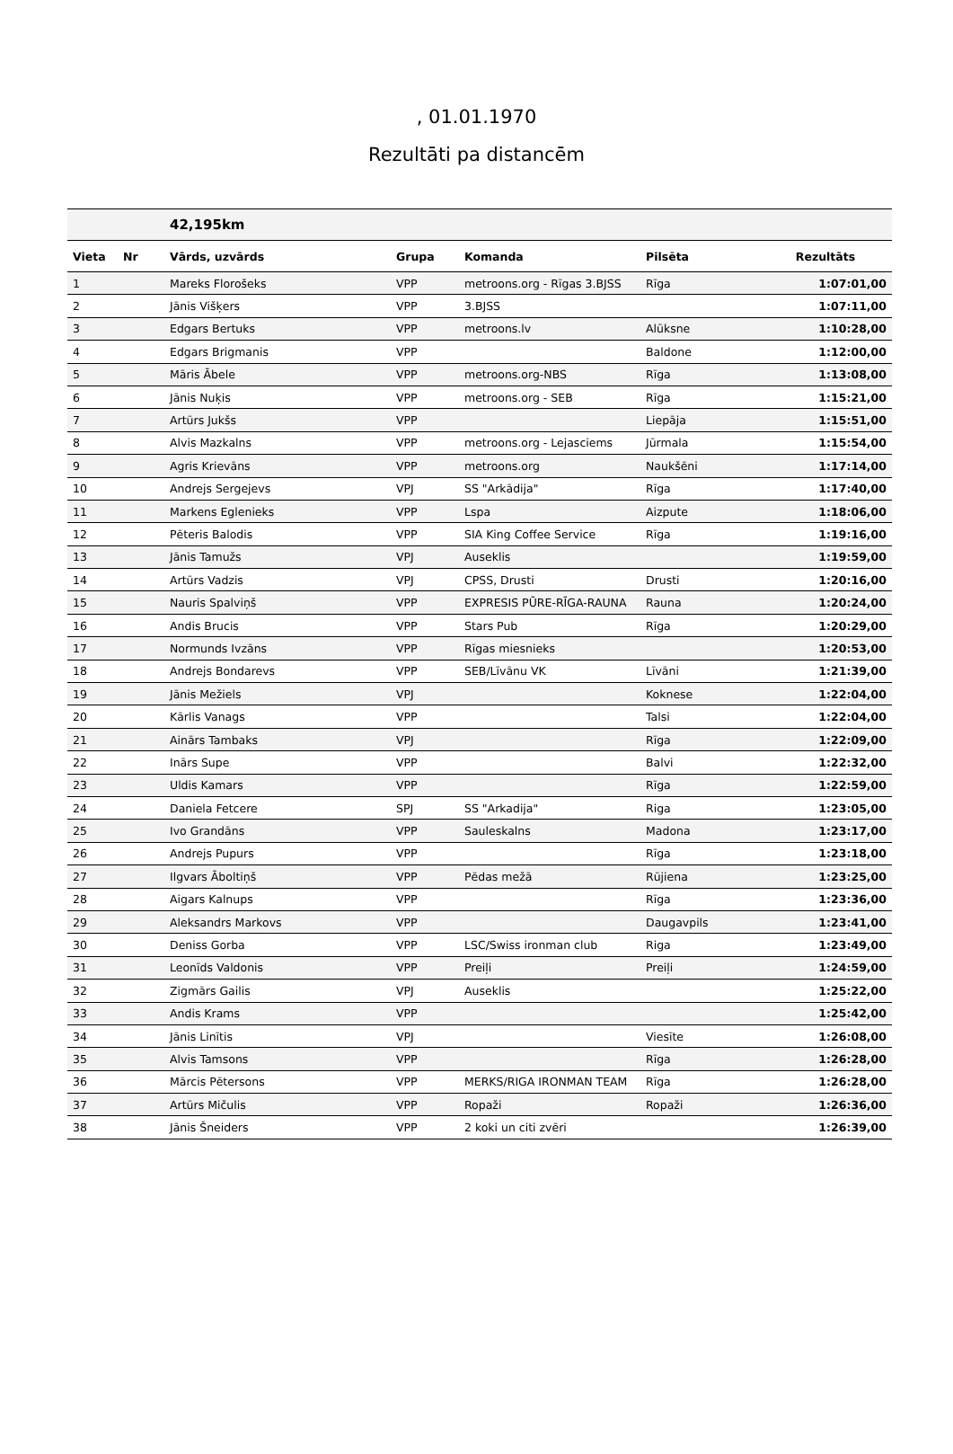, 01.01.1970
Rezultāti pa distancēm
| | | 42,195km | | | | |
| Vieta | Nr | Vārds, uzvārds | Grupa | Komanda | Pilsēta | Rezultāts |
| 1 | | Mareks Florošeks | VPP | metroons.org - Rīgas 3.BJSS | Rīga | 1:07:01,00 |
| 2 | | Jānis Višķers | VPP | 3.BJSS | | 1:07:11,00 |
| 3 | | Edgars Bertuks | VPP | metroons.lv | Alūksne | 1:10:28,00 |
| 4 | | Edgars Brigmanis | VPP | | Baldone | 1:12:00,00 |
| 5 | | Māris Ābele | VPP | metroons.org-NBS | Rīga | 1:13:08,00 |
| 6 | | Jānis Nuķis | VPP | metroons.org - SEB | Rīga | 1:15:21,00 |
| 7 | | Artūrs Jukšs | VPP | | Liepāja | 1:15:51,00 |
| 8 | | Alvis Mazkalns | VPP | metroons.org - Lejasciems | Jūrmala | 1:15:54,00 |
| 9 | | Agris Krievāns | VPP | metroons.org | Naukšēni | 1:17:14,00 |
| 10 | | Andrejs Sergejevs | VPJ | SS "Arkādija" | Rīga | 1:17:40,00 |
| 11 | | Markens Eglenieks | VPP | Lspa | Aizpute | 1:18:06,00 |
| 12 | | Pēteris Balodis | VPP | SIA King Coffee Service | Rīga | 1:19:16,00 |
| 13 | | Jānis Tamužs | VPJ | Auseklis | | 1:19:59,00 |
| 14 | | Artūrs Vadzis | VPJ | CPSS, Drusti | Drusti | 1:20:16,00 |
| 15 | | Nauris Spalviņš | VPP | EXPRESIS PŪRE-RĪGA-RAUNA | Rauna | 1:20:24,00 |
| 16 | | Andis Brucis | VPP | Stars Pub | Rīga | 1:20:29,00 |
| 17 | | Normunds Ivzāns | VPP | Rīgas miesnieks | | 1:20:53,00 |
| 18 | | Andrejs Bondarevs | VPP | SEB/Līvānu VK | Līvāni | 1:21:39,00 |
| 19 | | Jānis Mežiels | VPJ | | Koknese | 1:22:04,00 |
| 20 | | Kārlis Vanags | VPP | | Talsi | 1:22:04,00 |
| 21 | | Ainārs Tambaks | VPJ | | Rīga | 1:22:09,00 |
| 22 | | Inārs Supe | VPP | | Balvi | 1:22:32,00 |
| 23 | | Uldis Kamars | VPP | | Rīga | 1:22:59,00 |
| 24 | | Daniela Fetcere | SPJ | SS "Arkadija" | Riga | 1:23:05,00 |
| 25 | | Ivo Grandāns | VPP | Sauleskalns | Madona | 1:23:17,00 |
| 26 | | Andrejs Pupurs | VPP | | Rīga | 1:23:18,00 |
| 27 | | Ilgvars Āboltiņš | VPP | Pēdas mežā | Rūjiena | 1:23:25,00 |
| 28 | | Aigars Kalnups | VPP | | Rīga | 1:23:36,00 |
| 29 | | Aleksandrs Markovs | VPP | | Daugavpils | 1:23:41,00 |
| 30 | | Deniss Gorba | VPP | LSC/Swiss ironman club | Riga | 1:23:49,00 |
| 31 | | Leonīds Valdonis | VPP | Preiļi | Preiļi | 1:24:59,00 |
| 32 | | Zigmārs Gailis | VPJ | Auseklis | | 1:25:22,00 |
| 33 | | Andis Krams | VPP | | | 1:25:42,00 |
| 34 | | Jānis Linītis | VPJ | | Viesīte | 1:26:08,00 |
| 35 | | Alvis Tamsons | VPP | | Rīga | 1:26:28,00 |
| 36 | | Mārcis Pētersons | VPP | MERKS/RIGA IRONMAN TEAM | Rīga | 1:26:28,00 |
| 37 | | Artūrs Mičulis | VPP | Ropaži | Ropaži | 1:26:36,00 |
| 38 | | Jānis Šneiders | VPP | 2 koki un citi zvēri | | 1:26:39,00 |